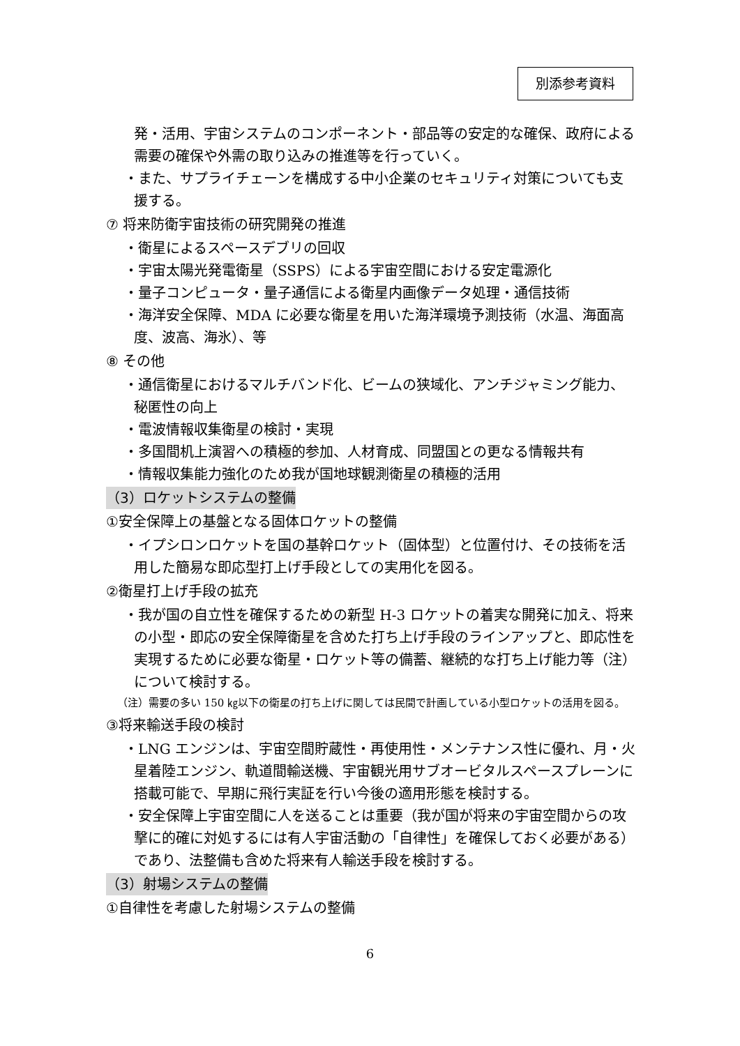別添参考資料
発・活用、宇宙システムのコンポーネント・部品等の安定的な確保、政府による需要の確保や外需の取り込みの推進等を行っていく。
・また、サプライチェーンを構成する中小企業のセキュリティ対策についても支援する。
⑦ 将来防衛宇宙技術の研究開発の推進
・衛星によるスペースデブリの回収
・宇宙太陽光発電衛星（SSPS）による宇宙空間における安定電源化
・量子コンピュータ・量子通信による衛星内画像データ処理・通信技術
・海洋安全保障、MDA に必要な衛星を用いた海洋環境予測技術（水温、海面高度、波高、海氷）、等
⑧ その他
・通信衛星におけるマルチバンド化、ビームの狭域化、アンチジャミング能力、秘匿性の向上
・電波情報収集衛星の検討・実現
・多国間机上演習への積極的参加、人材育成、同盟国との更なる情報共有
・情報収集能力強化のため我が国地球観測衛星の積極的活用
（3）ロケットシステムの整備
①安全保障上の基盤となる固体ロケットの整備
・イプシロンロケットを国の基幹ロケット（固体型）と位置付け、その技術を活用した簡易な即応型打上げ手段としての実用化を図る。
②衛星打上げ手段の拡充
・我が国の自立性を確保するための新型 H-3 ロケットの着実な開発に加え、将来の小型・即応の安全保障衛星を含めた打ち上げ手段のラインアップと、即応性を実現するために必要な衛星・ロケット等の備蓄、継続的な打ち上げ能力等（注）について検討する。
（注）需要の多い 150 ㎏以下の衛星の打ち上げに関しては民間で計画している小型ロケットの活用を図る。
③将来輸送手段の検討
・LNG エンジンは、宇宙空間貯蔵性・再使用性・メンテナンス性に優れ、月・火星着陸エンジン、軌道間輸送機、宇宙観光用サブオービタルスペースプレーンに搭載可能で、早期に飛行実証を行い今後の適用形態を検討する。
・安全保障上宇宙空間に人を送ることは重要（我が国が将来の宇宙空間からの攻撃に的確に対処するには有人宇宙活動の「自律性」を確保しておく必要がある）であり、法整備も含めた将来有人輸送手段を検討する。
（3）射場システムの整備
①自律性を考慮した射場システムの整備
6